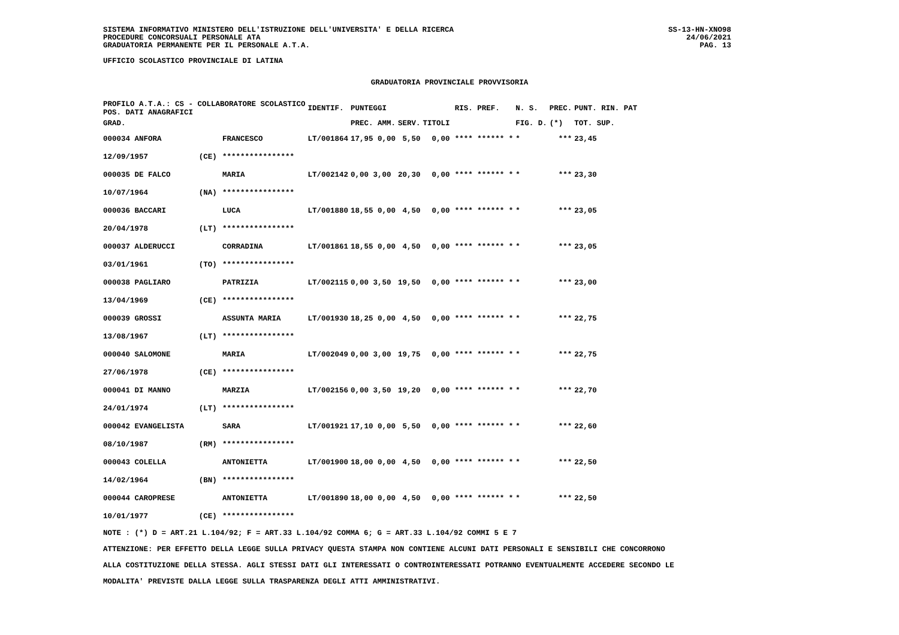SISTEMA INFORMATIVO MINISTERO DELL'ISTRUZIONE DELL'UNIVERSITA' E DELLA RICERCA
PROCEDURE CONCORSUALI PERSONALE ATA
GRADUATORIA PERMANENTE PER IL PERSONALE A.T.A.
UFFICIO SCOLASTICO PROVINCIALE DI LATINA
SS-13-HN-XNO98
24/06/2021
PAG. 13
GRADUATORIA PROVINCIALE PROVVISORIA
| PROFILO A.T.A.: CS - COLLABORATORE SCOLASTICO POS. DATI ANAGRAFICI | | | IDENTIF. | PUNTEGGI | | | | RIS. PREF. | N. S. | PREC. | PUNT. RIN. PAT |
| --- | --- | --- | --- | --- | --- | --- | --- | --- | --- | --- | --- |
| GRAD. | | | | PREC. AMM. | SERV. | TITOLI | | | FIG. D. | (*) | TOT. SUP. |
| 000034 ANFORA | | FRANCESCO | LT/001864 | 17,95 0,00 | 5,50 | 0,00 | | **** ****** * | * | *** | 23,45 |
| 12/09/1957 | (CE) | **************** | | | | | | | | | |
| 000035 DE FALCO | | MARIA | LT/002142 | 0,00 3,00 | 20,30 | 0,00 | | **** ****** * | * | *** | 23,30 |
| 10/07/1964 | (NA) | **************** | | | | | | | | | |
| 000036 BACCARI | | LUCA | LT/001880 | 18,55 0,00 | 4,50 | 0,00 | | **** ****** * | * | *** | 23,05 |
| 20/04/1978 | (LT) | **************** | | | | | | | | | |
| 000037 ALDERUCCI | | CORRADINA | LT/001861 | 18,55 0,00 | 4,50 | 0,00 | | **** ****** * | * | *** | 23,05 |
| 03/01/1961 | (TO) | **************** | | | | | | | | | |
| 000038 PAGLIARO | | PATRIZIA | LT/002115 | 0,00 3,50 | 19,50 | 0,00 | | **** ****** * | * | *** | 23,00 |
| 13/04/1969 | (CE) | **************** | | | | | | | | | |
| 000039 GROSSI | | ASSUNTA MARIA | LT/001930 | 18,25 0,00 | 4,50 | 0,00 | | **** ****** * | * | *** | 22,75 |
| 13/08/1967 | (LT) | **************** | | | | | | | | | |
| 000040 SALOMONE | | MARIA | LT/002049 | 0,00 3,00 | 19,75 | 0,00 | | **** ****** * | * | *** | 22,75 |
| 27/06/1978 | (CE) | **************** | | | | | | | | | |
| 000041 DI MANNO | | MARZIA | LT/002156 | 0,00 3,50 | 19,20 | 0,00 | | **** ****** * | * | *** | 22,70 |
| 24/01/1974 | (LT) | **************** | | | | | | | | | |
| 000042 EVANGELISTA | | SARA | LT/001921 | 17,10 0,00 | 5,50 | 0,00 | | **** ****** * | * | *** | 22,60 |
| 08/10/1987 | (RM) | **************** | | | | | | | | | |
| 000043 COLELLA | | ANTONIETTA | LT/001900 | 18,00 0,00 | 4,50 | 0,00 | | **** ****** * | * | *** | 22,50 |
| 14/02/1964 | (BN) | **************** | | | | | | | | | |
| 000044 CAROPRESE | | ANTONIETTA | LT/001890 | 18,00 0,00 | 4,50 | 0,00 | | **** ****** * | * | *** | 22,50 |
| 10/01/1977 | (CE) | **************** | | | | | | | | | |
NOTE : (*) D = ART.21 L.104/92; F = ART.33 L.104/92 COMMA 6; G = ART.33 L.104/92 COMMI 5 E 7
ATTENZIONE: PER EFFETTO DELLA LEGGE SULLA PRIVACY QUESTA STAMPA NON CONTIENE ALCUNI DATI PERSONALI E SENSIBILI CHE CONCORRONO
ALLA COSTITUZIONE DELLA STESSA. AGLI STESSI DATI GLI INTERESSATI O CONTROINTERESSATI POTRANNO EVENTUALMENTE ACCEDERE SECONDO LE
MODALITA' PREVISTE DALLA LEGGE SULLA TRASPARENZA DEGLI ATTI AMMINISTRATIVI.